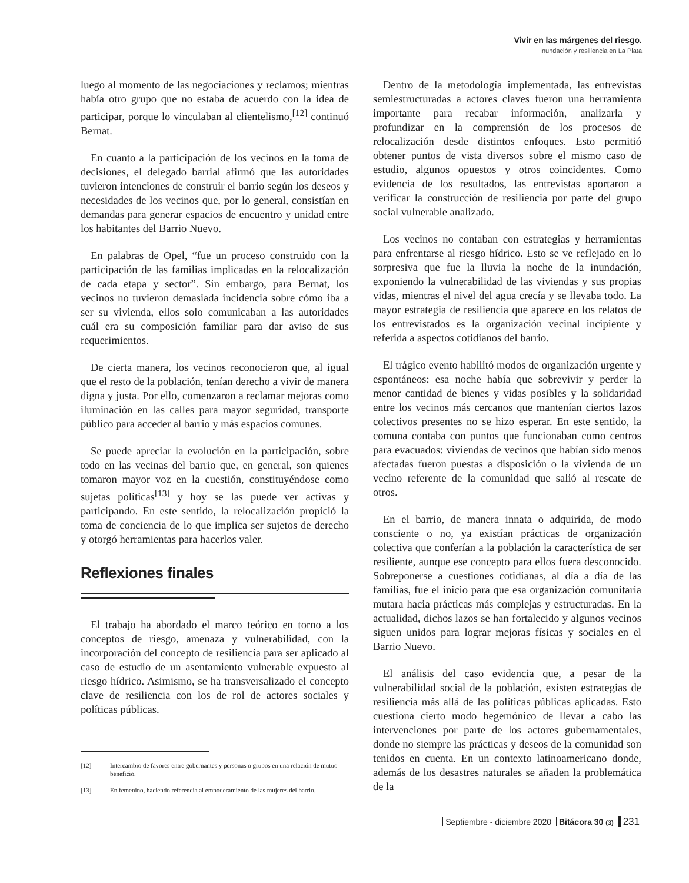Vivir en las márgenes del riesgo.
Inundación y resiliencia en La Plata
luego al momento de las negociaciones y reclamos; mientras había otro grupo que no estaba de acuerdo con la idea de participar, porque lo vinculaban al clientelismo,<sup>[12]</sup> continuó Bernat.
En cuanto a la participación de los vecinos en la toma de decisiones, el delegado barrial afirmó que las autoridades tuvieron intenciones de construir el barrio según los deseos y necesidades de los vecinos que, por lo general, consistían en demandas para generar espacios de encuentro y unidad entre los habitantes del Barrio Nuevo.
En palabras de Opel, “fue un proceso construido con la participación de las familias implicadas en la relocalización de cada etapa y sector”. Sin embargo, para Bernat, los vecinos no tuvieron demasiada incidencia sobre cómo iba a ser su vivienda, ellos solo comunicaban a las autoridades cuál era su composición familiar para dar aviso de sus requerimientos.
De cierta manera, los vecinos reconocieron que, al igual que el resto de la población, tenían derecho a vivir de manera digna y justa. Por ello, comenzaron a reclamar mejoras como iluminación en las calles para mayor seguridad, transporte público para acceder al barrio y más espacios comunes.
Se puede apreciar la evolución en la participación, sobre todo en las vecinas del barrio que, en general, son quienes tomaron mayor voz en la cuestión, constituyéndose como sujetas políticas<sup>[13]</sup> y hoy se las puede ver activas y participando. En este sentido, la relocalización propició la toma de conciencia de lo que implica ser sujetos de derecho y otorgó herramientas para hacerlos valer.
Reflexiones finales
El trabajo ha abordado el marco teórico en torno a los conceptos de riesgo, amenaza y vulnerabilidad, con la incorporación del concepto de resiliencia para ser aplicado al caso de estudio de un asentamiento vulnerable expuesto al riesgo hídrico. Asimismo, se ha transversalizado el concepto clave de resiliencia con los de rol de actores sociales y políticas públicas.
[12] Intercambio de favores entre gobernantes y personas o grupos en una relación de mutuo beneficio.
[13] En femenino, haciendo referencia al empoderamiento de las mujeres del barrio.
Dentro de la metodología implementada, las entrevistas semiestructuradas a actores claves fueron una herramienta importante para recabar información, analizarla y profundizar en la comprensión de los procesos de relocalización desde distintos enfoques. Esto permitió obtener puntos de vista diversos sobre el mismo caso de estudio, algunos opuestos y otros coincidentes. Como evidencia de los resultados, las entrevistas aportaron a verificar la construcción de resiliencia por parte del grupo social vulnerable analizado.
Los vecinos no contaban con estrategias y herramientas para enfrentarse al riesgo hídrico. Esto se ve reflejado en lo sorpresiva que fue la lluvia la noche de la inundación, exponiendo la vulnerabilidad de las viviendas y sus propias vidas, mientras el nivel del agua crecía y se llevaba todo. La mayor estrategia de resiliencia que aparece en los relatos de los entrevistados es la organización vecinal incipiente y referida a aspectos cotidianos del barrio.
El trágico evento habilitó modos de organización urgente y espontáneos: esa noche había que sobrevivir y perder la menor cantidad de bienes y vidas posibles y la solidaridad entre los vecinos más cercanos que mantenían ciertos lazos colectivos presentes no se hizo esperar. En este sentido, la comuna contaba con puntos que funcionaban como centros para evacuados: viviendas de vecinos que habían sido menos afectadas fueron puestas a disposición o la vivienda de un vecino referente de la comunidad que salió al rescate de otros.
En el barrio, de manera innata o adquirida, de modo consciente o no, ya existían prácticas de organización colectiva que conferían a la población la característica de ser resiliente, aunque ese concepto para ellos fuera desconocido. Sobreponerse a cuestiones cotidianas, al día a día de las familias, fue el inicio para que esa organización comunitaria mutara hacia prácticas más complejas y estructuradas. En la actualidad, dichos lazos se han fortalecido y algunos vecinos siguen unidos para lograr mejoras físicas y sociales en el Barrio Nuevo.
El análisis del caso evidencia que, a pesar de la vulnerabilidad social de la población, existen estrategias de resiliencia más allá de las políticas públicas aplicadas. Esto cuestiona cierto modo hegemónico de llevar a cabo las intervenciones por parte de los actores gubernamentales, donde no siempre las prácticas y deseos de la comunidad son tenidos en cuenta. En un contexto latinoamericano donde, además de los desastres naturales se añaden la problemática de la
Septiembre - diciembre 2020 Bitácora 30 (3) 231